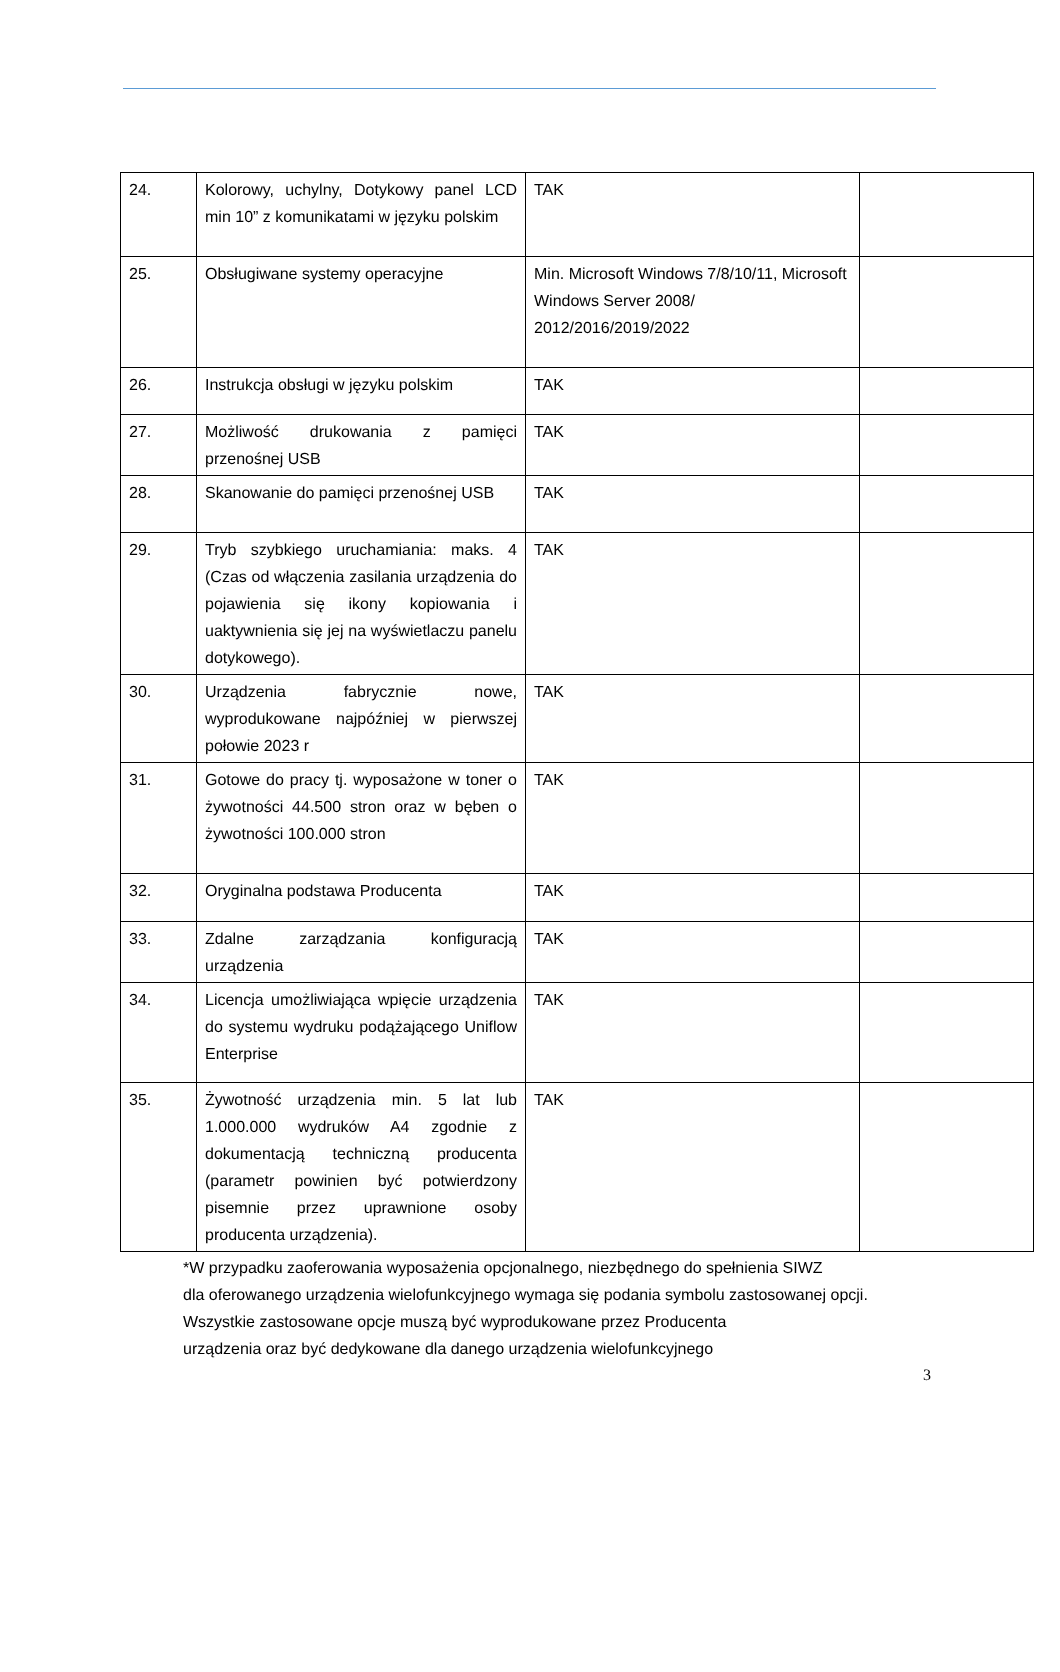| 24. | Kolorowy, uchylny, Dotykowy panel LCD min 10” z komunikatami w języku polskim | TAK | |
| 25. | Obsługiwane systemy operacyjne | Min. Microsoft Windows 7/8/10/11, Microsoft Windows Server 2008/ 2012/2016/2019/2022 | |
| 26. | Instrukcja obsługi w języku polskim | TAK | |
| 27. | Możliwość drukowania z pamięci przenośnej USB | TAK | |
| 28. | Skanowanie do pamięci przenośnej USB | TAK | |
| 29. | Tryb szybkiego uruchamiania: maks. 4 (Czas od włączenia zasilania urządzenia do pojawienia się ikony kopiowania i uaktywnienia się jej na wyświetlaczu panelu dotykowego). | TAK | |
| 30. | Urządzenia fabrycznie nowe, wyprodukowane najpóźniej w pierwszej połowie 2023 r | TAK | |
| 31. | Gotowe do pracy tj. wyposażone w toner o żywotności 44.500 stron oraz w bęben o żywotności 100.000 stron | TAK | |
| 32. | Oryginalna podstawa Producenta | TAK | |
| 33. | Zdalne zarządzania konfiguracją urządzenia | TAK | |
| 34. | Licencja umożliwiająca wpięcie urządzenia do systemu wydruku podążającego Uniflow Enterprise | TAK | |
| 35. | Żywotność urządzenia min. 5 lat lub 1.000.000 wydruków A4 zgodnie z dokumentacją techniczną producenta (parametr powinien być potwierdzony pisemnie przez uprawnione osoby producenta urządzenia). | TAK | |
*W przypadku zaoferowania wyposażenia opcjonalnego, niezbędnego do spełnienia SIWZ
dla oferowanego urządzenia wielofunkcyjnego wymaga się podania symbolu zastosowanej opcji.
Wszystkie zastosowane opcje muszą być wyprodukowane przez Producenta
urządzenia oraz być dedykowane dla danego urządzenia wielofunkcyjnego
3